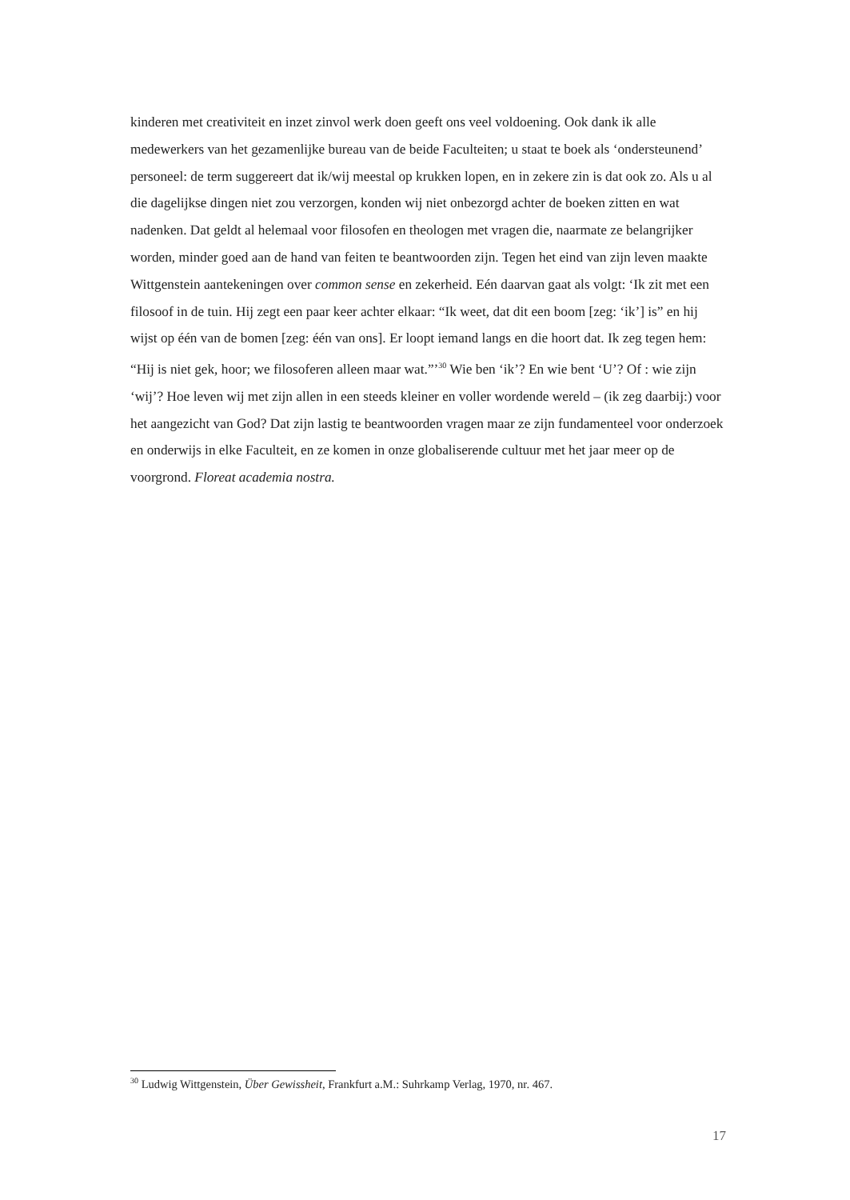kinderen met creativiteit en inzet zinvol werk doen geeft ons veel voldoening. Ook dank ik alle medewerkers van het gezamenlijke bureau van de beide Faculteiten; u staat te boek als ‘ondersteunend’ personeel: de term suggereert dat ik/wij meestal op krukken lopen, en in zekere zin is dat ook zo. Als u al die dagelijkse dingen niet zou verzorgen, konden wij niet onbezorgd achter de boeken zitten en wat nadenken. Dat geldt al helemaal voor filosofen en theologen met vragen die, naarmate ze belangrijker worden, minder goed aan de hand van feiten te beantwoorden zijn. Tegen het eind van zijn leven maakte Wittgenstein aantekeningen over common sense en zekerheid. Eén daarvan gaat als volgt: ‘Ik zit met een filosoof in de tuin. Hij zegt een paar keer achter elkaar: “Ik weet, dat dit een boom [zeg: ‘ik’] is” en hij wijst op één van de bomen [zeg: één van ons]. Er loopt iemand langs en die hoort dat. Ik zeg tegen hem: “Hij is niet gek, hoor; we filosoferen alleen maar wat.”’<sup>30</sup> Wie ben ‘ik’? En wie bent ‘U’? Of : wie zijn ‘wij’? Hoe leven wij met zijn allen in een steeds kleiner en voller wordende wereld – (ik zeg daarbij:) voor het aangezicht van God? Dat zijn lastig te beantwoorden vragen maar ze zijn fundamenteel voor onderzoek en onderwijs in elke Faculteit, en ze komen in onze globaliserende cultuur met het jaar meer op de voorgrond. Floreat academia nostra.
<sup>30</sup> Ludwig Wittgenstein, Über Gewissheit, Frankfurt a.M.: Suhrkamp Verlag, 1970, nr. 467.
17